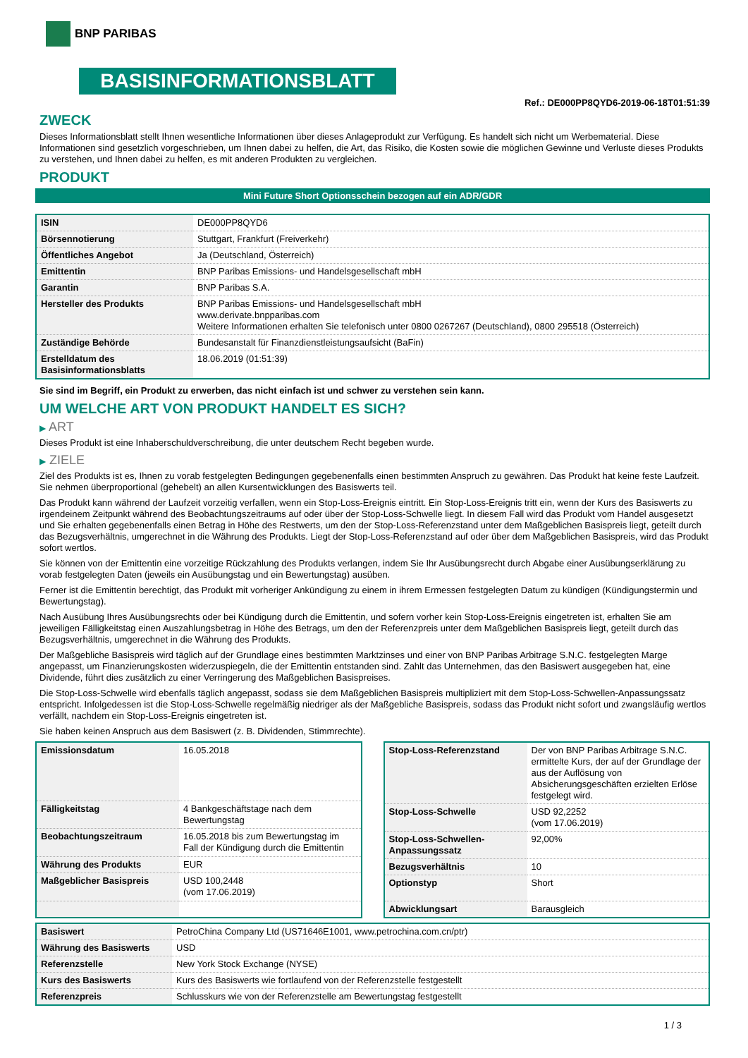BNP PARIBAS
BASISINFORMATIONSBLATT
Ref.: DE000PP8QYD6-2019-06-18T01:51:39
ZWECK
Dieses Informationsblatt stellt Ihnen wesentliche Informationen über dieses Anlageprodukt zur Verfügung. Es handelt sich nicht um Werbematerial. Diese Informationen sind gesetzlich vorgeschrieben, um Ihnen dabei zu helfen, die Art, das Risiko, die Kosten sowie die möglichen Gewinne und Verluste dieses Produkts zu verstehen, und Ihnen dabei zu helfen, es mit anderen Produkten zu vergleichen.
PRODUKT
Mini Future Short Optionsschein bezogen auf ein ADR/GDR
| ISIN | DE000PP8QYD6 |
| Börsennotierung | Stuttgart, Frankfurt (Freiverkehr) |
| Öffentliches Angebot | Ja (Deutschland, Österreich) |
| Emittentin | BNP Paribas Emissions- und Handelsgesellschaft mbH |
| Garantin | BNP Paribas S.A. |
| Hersteller des Produkts | BNP Paribas Emissions- und Handelsgesellschaft mbH www.derivate.bnpparibas.com Weitere Informationen erhalten Sie telefonisch unter 0800 0267267 (Deutschland), 0800 295518 (Österreich) |
| Zuständige Behörde | Bundesanstalt für Finanzdienstleistungsaufsicht (BaFin) |
| Erstelldatum des Basisinformationsblatts | 18.06.2019 (01:51:39) |
Sie sind im Begriff, ein Produkt zu erwerben, das nicht einfach ist und schwer zu verstehen sein kann.
UM WELCHE ART VON PRODUKT HANDELT ES SICH?
▶ ART
Dieses Produkt ist eine Inhaberschuldverschreibung, die unter deutschem Recht begeben wurde.
▶ ZIELE
Ziel des Produkts ist es, Ihnen zu vorab festgelegten Bedingungen gegebenenfalls einen bestimmten Anspruch zu gewähren. Das Produkt hat keine feste Laufzeit. Sie nehmen überproportional (gehebelt) an allen Kursentwicklungen des Basiswerts teil.
Das Produkt kann während der Laufzeit vorzeitig verfallen, wenn ein Stop-Loss-Ereignis eintritt. Ein Stop-Loss-Ereignis tritt ein, wenn der Kurs des Basiswerts zu irgendeinem Zeitpunkt während des Beobachtungszeitraums auf oder über der Stop-Loss-Schwelle liegt. In diesem Fall wird das Produkt vom Handel ausgesetzt und Sie erhalten gegebenenfalls einen Betrag in Höhe des Restwerts, um den der Stop-Loss-Referenzstand unter dem Maßgeblichen Basispreis liegt, geteilt durch das Bezugsverhältnis, umgerechnet in die Währung des Produkts. Liegt der Stop-Loss-Referenzstand auf oder über dem Maßgeblichen Basispreis, wird das Produkt sofort wertlos.
Sie können von der Emittentin eine vorzeitige Rückzahlung des Produkts verlangen, indem Sie Ihr Ausübungsrecht durch Abgabe einer Ausübungserklärung zu vorab festgelegten Daten (jeweils ein Ausübungstag und ein Bewertungstag) ausüben.
Ferner ist die Emittentin berechtigt, das Produkt mit vorheriger Ankündigung zu einem in ihrem Ermessen festgelegten Datum zu kündigen (Kündigungstermin und Bewertungstag).
Nach Ausübung Ihres Ausübungsrechts oder bei Kündigung durch die Emittentin, und sofern vorher kein Stop-Loss-Ereignis eingetreten ist, erhalten Sie am jeweiligen Fälligkeitstag einen Auszahlungsbetrag in Höhe des Betrags, um den der Referenzpreis unter dem Maßgeblichen Basispreis liegt, geteilt durch das Bezugsverhältnis, umgerechnet in die Währung des Produkts.
Der Maßgebliche Basispreis wird täglich auf der Grundlage eines bestimmten Marktzinses und einer von BNP Paribas Arbitrage S.N.C. festgelegten Marge angepasst, um Finanzierungskosten widerzuspiegeln, die der Emittentin entstanden sind. Zahlt das Unternehmen, das den Basiswert ausgegeben hat, eine Dividende, führt dies zusätzlich zu einer Verringerung des Maßgeblichen Basispreises.
Die Stop-Loss-Schwelle wird ebenfalls täglich angepasst, sodass sie dem Maßgeblichen Basispreis multipliziert mit dem Stop-Loss-Schwellen-Anpassungssatz entspricht. Infolgedessen ist die Stop-Loss-Schwelle regelmäßig niedriger als der Maßgebliche Basispreis, sodass das Produkt nicht sofort und zwangsläufig wertlos verfällt, nachdem ein Stop-Loss-Ereignis eingetreten ist.
Sie haben keinen Anspruch aus dem Basiswert (z. B. Dividenden, Stimmrechte).
| Emissionsdatum | 16.05.2018 |
| Fälligkeitstag | 4 Bankgeschäftstage nach dem Bewertungstag |
| Beobachtungszeitraum | 16.05.2018 bis zum Bewertungstag im Fall der Kündigung durch die Emittentin |
| Währung des Produkts | EUR |
| Maßgeblicher Basispreis | USD 100,2448 (vom 17.06.2019) |
| Stop-Loss-Referenzstand | Der von BNP Paribas Arbitrage S.N.C. ermittelte Kurs, der auf der Grundlage der aus der Auflösung von Absicherungsgeschäften erzielten Erlöse festgelegt wird. |
| Stop-Loss-Schwelle | USD 92,2252 (vom 17.06.2019) |
| Stop-Loss-Schwellen-Anpassungssatz | 92,00% |
| Bezugsverhältnis | 10 |
| Optionstyp | Short |
| Abwicklungsart | Barausgleich |
| Basiswert | PetroChina Company Ltd (US71646E1001, www.petrochina.com.cn/ptr) |
| Währung des Basiswerts | USD |
| Referenzstelle | New York Stock Exchange (NYSE) |
| Kurs des Basiswerts | Kurs des Basiswerts wie fortlaufend von der Referenzstelle festgestellt |
| Referenzpreis | Schlusskurs wie von der Referenzstelle am Bewertungstag festgestellt |
1 / 3